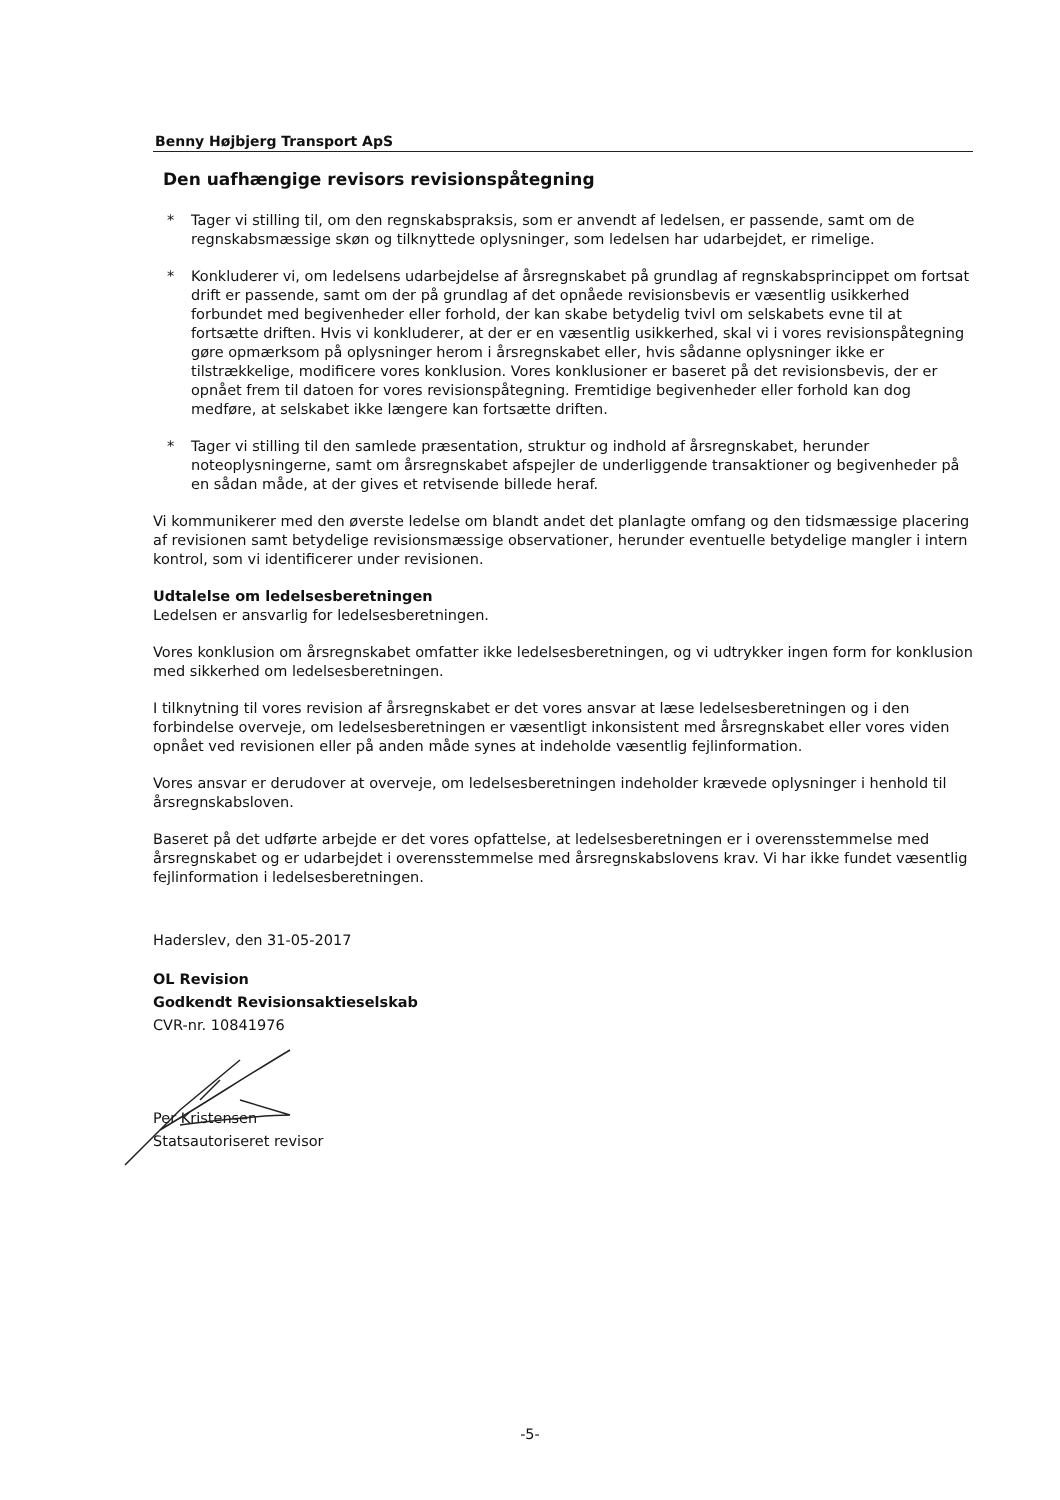Benny Højbjerg Transport ApS
Den uafhængige revisors revisionspåtegning
* Tager vi stilling til, om den regnskabspraksis, som er anvendt af ledelsen, er passende, samt om de regnskabsmæssige skøn og tilknyttede oplysninger, som ledelsen har udarbejdet, er rimelige.
* Konkluderer vi, om ledelsens udarbejdelse af årsregnskabet på grundlag af regnskabsprincippet om fortsat drift er passende, samt om der på grundlag af det opnåede revisionsbevis er væsentlig usikkerhed forbundet med begivenheder eller forhold, der kan skabe betydelig tvivl om selskabets evne til at fortsætte driften. Hvis vi konkluderer, at der er en væsentlig usikkerhed, skal vi i vores revisionspåtegning gøre opmærksom på oplysninger herom i årsregnskabet eller, hvis sådanne oplysninger ikke er tilstrækkelige, modificere vores konklusion. Vores konklusioner er baseret på det revisionsbevis, der er opnået frem til datoen for vores revisionspåtegning. Fremtidige begivenheder eller forhold kan dog medføre, at selskabet ikke længere kan fortsætte driften.
* Tager vi stilling til den samlede præsentation, struktur og indhold af årsregnskabet, herunder noteoplysningerne, samt om årsregnskabet afspejler de underliggende transaktioner og begivenheder på en sådan måde, at der gives et retvisende billede heraf.
Vi kommunikerer med den øverste ledelse om blandt andet det planlagte omfang og den tidsmæssige placering af revisionen samt betydelige revisionsmæssige observationer, herunder eventuelle betydelige mangler i intern kontrol, som vi identificerer under revisionen.
Udtalelse om ledelsesberetningen
Ledelsen er ansvarlig for ledelsesberetningen.
Vores konklusion om årsregnskabet omfatter ikke ledelsesberetningen, og vi udtrykker ingen form for konklusion med sikkerhed om ledelsesberetningen.
I tilknytning til vores revision af årsregnskabet er det vores ansvar at læse ledelsesberetningen og i den forbindelse overveje, om ledelsesberetningen er væsentligt inkonsistent med årsregnskabet eller vores viden opnået ved revisionen eller på anden måde synes at indeholde væsentlig fejlinformation.
Vores ansvar er derudover at overveje, om ledelsesberetningen indeholder krævede oplysninger i henhold til årsregnskabsloven.
Baseret på det udførte arbejde er det vores opfattelse, at ledelsesberetningen er i overensstemmelse med årsregnskabet og er udarbejdet i overensstemmelse med årsregnskabslovens krav. Vi har ikke fundet væsentlig fejlinformation i ledelsesberetningen.
Haderslev, den 31-05-2017
OL Revision
Godkendt Revisionsaktieselskab
CVR-nr. 10841976
Per Kristensen
Statsautoriseret revisor
-5-